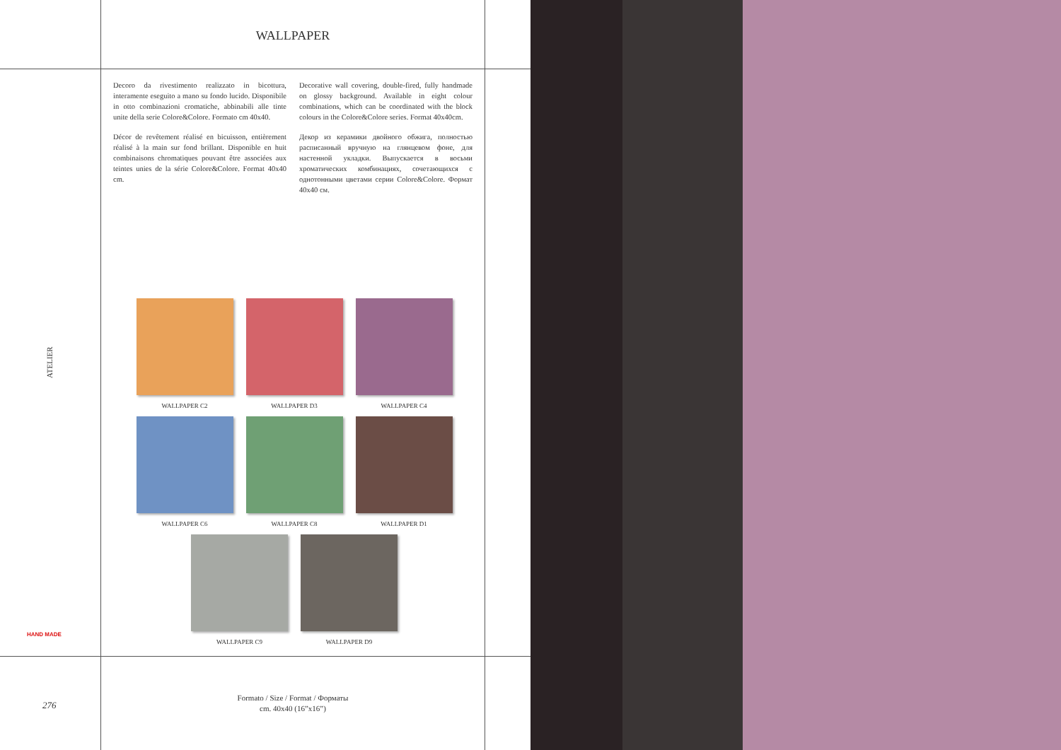WALLPAPER
Decoro da rivestimento realizzato in bicottura, interamente eseguito a mano su fondo lucido. Disponibile in otto combinazioni cromatiche, abbinabili alle tinte unite della serie Colore&Colore. Formato cm 40x40.
Décor de revêtement réalisé en bicuisson, entièrement réalisé à la main sur fond brillant. Disponible en huit combinaisons chromatiques pouvant être associées aux teintes unies de la série Colore&Colore. Format 40x40 cm.
Decorative wall covering, double-fired, fully handmade on glossy background. Available in eight colour combinations, which can be coordinated with the block colours in the Colore&Colore series. Format 40x40cm.
Декор из керамики двойного обжига, полностью расписанный вручную на глянцевом фоне, для настенной укладки. Выпускается в восьми хроматических комбинациях, сочетающихся с однотонными цветами серии Colore&Colore. Формат 40x40 см.
WALLPAPER C2 WALLPAPER D3 WALLPAPER C4
WALLPAPER C6 WALLPAPER C8 WALLPAPER D1
WALLPAPER C9 WALLPAPER D9
ATELIER
HAND MADE
276
Formato / Size / Format / Форматы
cm. 40x40 (16”x16”)